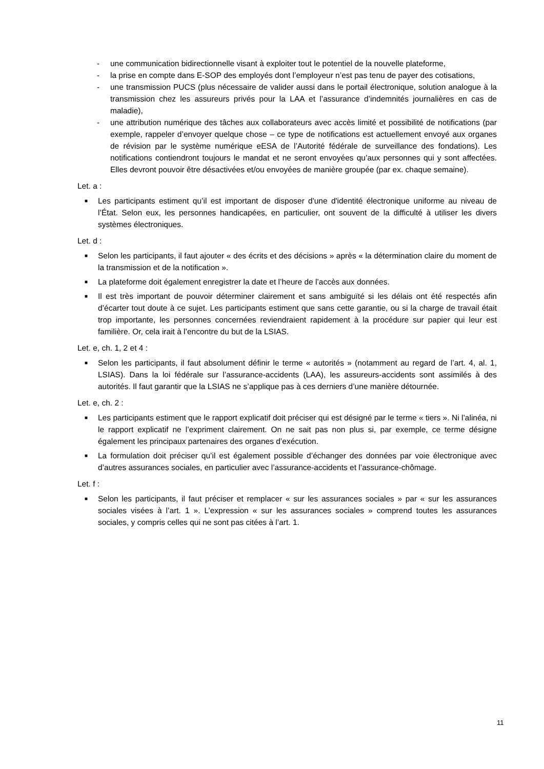- une communication bidirectionnelle visant à exploiter tout le potentiel de la nouvelle plateforme,
- la prise en compte dans E-SOP des employés dont l’employeur n’est pas tenu de payer des cotisations,
- une transmission PUCS (plus nécessaire de valider aussi dans le portail électronique, solution analogue à la transmission chez les assureurs privés pour la LAA et l’assurance d’indemnités journalières en cas de maladie),
- une attribution numérique des tâches aux collaborateurs avec accès limité et possibilité de notifications (par exemple, rappeler d’envoyer quelque chose – ce type de notifications est actuellement envoyé aux organes de révision par le système numérique eESA de l’Autorité fédérale de surveillance des fondations). Les notifications contiendront toujours le mandat et ne seront envoyées qu’aux personnes qui y sont affectées. Elles devront pouvoir être désactivées et/ou envoyées de manière groupée (par ex. chaque semaine).
Let. a :
■ Les participants estiment qu’il est important de disposer d'une d'identité électronique uniforme au niveau de l’État. Selon eux, les personnes handicapées, en particulier, ont souvent de la difficulté à utiliser les divers systèmes électroniques.
Let. d :
■ Selon les participants, il faut ajouter « des écrits et des décisions » après « la détermination claire du moment de la transmission et de la notification ».
■ La plateforme doit également enregistrer la date et l’heure de l’accès aux données.
■ Il est très important de pouvoir déterminer clairement et sans ambiguïté si les délais ont été respectés afin d’écarter tout doute à ce sujet. Les participants estiment que sans cette garantie, ou si la charge de travail était trop importante, les personnes concernées reviendraient rapidement à la procédure sur papier qui leur est familière. Or, cela irait à l’encontre du but de la LSIAS.
Let. e, ch. 1, 2 et 4 :
■ Selon les participants, il faut absolument définir le terme « autorités » (notamment au regard de l’art. 4, al. 1, LSIAS). Dans la loi fédérale sur l’assurance-accidents (LAA), les assureurs-accidents sont assimilés à des autorités. Il faut garantir que la LSIAS ne s’applique pas à ces derniers d’une manière détournée.
Let. e, ch. 2 :
■ Les participants estiment que le rapport explicatif doit préciser qui est désigné par le terme « tiers ». Ni l’alinéa, ni le rapport explicatif ne l’expriment clairement. On ne sait pas non plus si, par exemple, ce terme désigne également les principaux partenaires des organes d’exécution.
■ La formulation doit préciser qu’il est également possible d’échanger des données par voie électronique avec d’autres assurances sociales, en particulier avec l’assurance-accidents et l’assurance-chômage.
Let. f :
■ Selon les participants, il faut préciser et remplacer « sur les assurances sociales » par « sur les assurances sociales visées à l’art. 1 ». L’expression « sur les assurances sociales » comprend toutes les assurances sociales, y compris celles qui ne sont pas citées à l’art. 1.
11